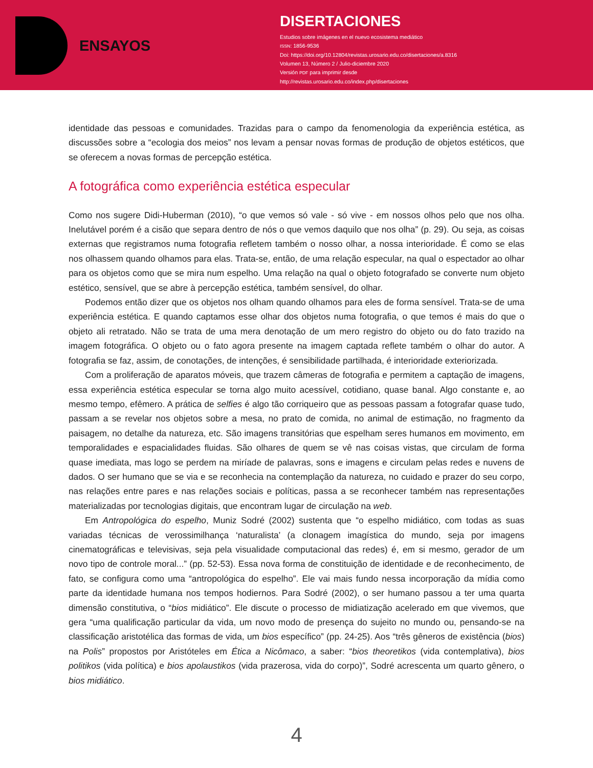ENSAYOS
DISERTACIONES
Estudios sobre imágenes en el nuevo ecosistema mediático
ISSN: 1856-9536
Doi: https://doi.org/10.12804/revistas.urosario.edu.co/disertaciones/a.8316
Volumen 13, Número 2 / Julio-diciembre 2020
Versión PDF para imprimir desde
http://revistas.urosario.edu.co/index.php/disertaciones
identidade das pessoas e comunidades. Trazidas para o campo da fenomenologia da experiência estética, as discussões sobre a “ecologia dos meios” nos levam a pensar novas formas de produção de objetos estéticos, que se oferecem a novas formas de percepção estética.
A fotográfica como experiência estética especular
Como nos sugere Didi-Huberman (2010), “o que vemos só vale - só vive - em nossos olhos pelo que nos olha. Inelutável porém é a cisão que separa dentro de nós o que vemos daquilo que nos olha” (p. 29). Ou seja, as coisas externas que registramos numa fotografia refletem também o nosso olhar, a nossa interioridade. É como se elas nos olhassem quando olhamos para elas. Trata-se, então, de uma relação especular, na qual o espectador ao olhar para os objetos como que se mira num espelho. Uma relação na qual o objeto fotografado se converte num objeto estético, sensível, que se abre à percepção estética, também sensível, do olhar.
Podemos então dizer que os objetos nos olham quando olhamos para eles de forma sensível. Trata-se de uma experiência estética. E quando captamos esse olhar dos objetos numa fotografia, o que temos é mais do que o objeto ali retratado. Não se trata de uma mera denotação de um mero registro do objeto ou do fato trazido na imagem fotográfica. O objeto ou o fato agora presente na imagem captada reflete também o olhar do autor. A fotografia se faz, assim, de conotações, de intenções, é sensibilidade partilhada, é interioridade exteriorizada.
Com a proliferação de aparatos móveis, que trazem câmeras de fotografia e permitem a captação de imagens, essa experiência estética especular se torna algo muito acessível, cotidiano, quase banal. Algo constante e, ao mesmo tempo, efêmero. A prática de selfies é algo tão corriqueiro que as pessoas passam a fotografar quase tudo, passam a se revelar nos objetos sobre a mesa, no prato de comida, no animal de estimação, no fragmento da paisagem, no detalhe da natureza, etc. São imagens transitórias que espelham seres humanos em movimento, em temporalidades e espacialidades fluidas. São olhares de quem se vê nas coisas vistas, que circulam de forma quase imediata, mas logo se perdem na miríade de palavras, sons e imagens e circulam pelas redes e nuvens de dados. O ser humano que se via e se reconhecia na contemplação da natureza, no cuidado e prazer do seu corpo, nas relações entre pares e nas relações sociais e políticas, passa a se reconhecer também nas representações materializadas por tecnologias digitais, que encontram lugar de circulação na web.
Em Antropológica do espelho, Muniz Sodré (2002) sustenta que “o espelho midiático, com todas as suas variadas técnicas de verossimilhança ‘naturalista’ (a clonagem imagística do mundo, seja por imagens cinematográficas e televisivas, seja pela visualidade computacional das redes) é, em si mesmo, gerador de um novo tipo de controle moral...” (pp. 52-53). Essa nova forma de constituição de identidade e de reconhecimento, de fato, se configura como uma “antropológica do espelho”. Ele vai mais fundo nessa incorporação da mídia como parte da identidade humana nos tempos hodiernos. Para Sodré (2002), o ser humano passou a ter uma quarta dimensão constitutiva, o “bios midiático”. Ele discute o processo de midiatização acelerado em que vivemos, que gera “uma qualificação particular da vida, um novo modo de presença do sujeito no mundo ou, pensando-se na classificação aristotélica das formas de vida, um bios específico” (pp. 24-25). Aos “três gêneros de existência (bios) na Polis” propostos por Aristóteles em Ética a Nicômaco, a saber: “bios theoretikos (vida contemplativa), bios politikos (vida política) e bios apolaustikos (vida prazerosa, vida do corpo)”, Sodré acrescenta um quarto gênero, o bios midiático.
4